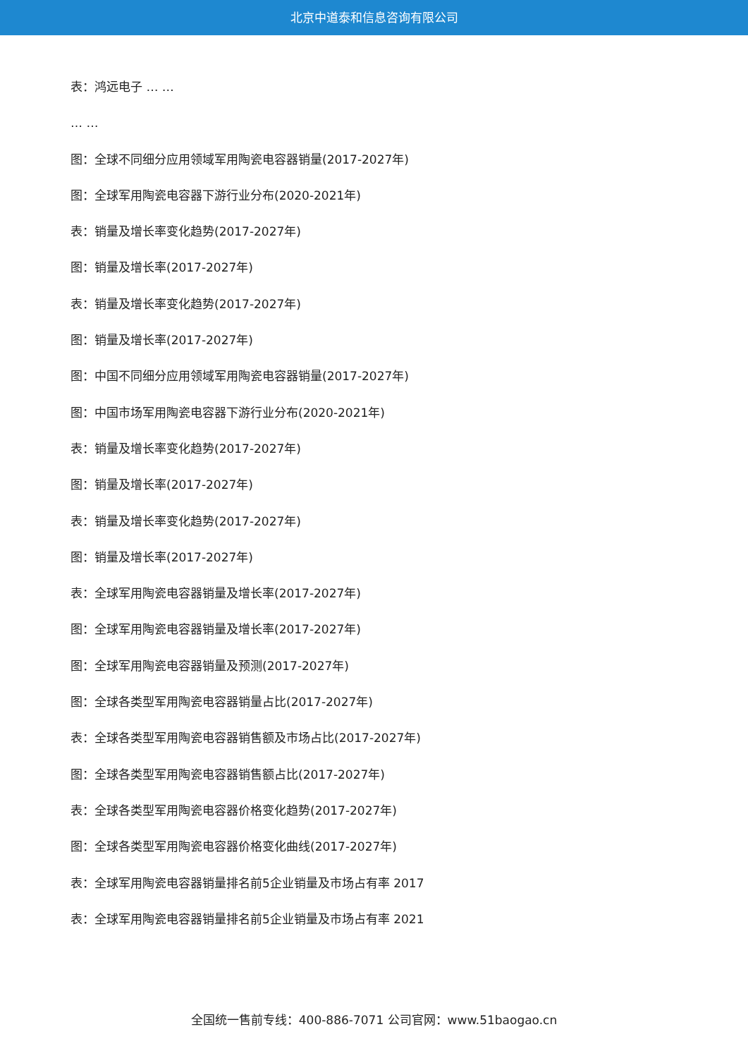北京中道泰和信息咨询有限公司
表：鸿远电子 … …
… …
图：全球不同细分应用领域军用陶瓷电容器销量(2017-2027年)
图：全球军用陶瓷电容器下游行业分布(2020-2021年)
表：销量及增长率变化趋势(2017-2027年)
图：销量及增长率(2017-2027年)
表：销量及增长率变化趋势(2017-2027年)
图：销量及增长率(2017-2027年)
图：中国不同细分应用领域军用陶瓷电容器销量(2017-2027年)
图：中国市场军用陶瓷电容器下游行业分布(2020-2021年)
表：销量及增长率变化趋势(2017-2027年)
图：销量及增长率(2017-2027年)
表：销量及增长率变化趋势(2017-2027年)
图：销量及增长率(2017-2027年)
表：全球军用陶瓷电容器销量及增长率(2017-2027年)
图：全球军用陶瓷电容器销量及增长率(2017-2027年)
图：全球军用陶瓷电容器销量及预测(2017-2027年)
图：全球各类型军用陶瓷电容器销量占比(2017-2027年)
表：全球各类型军用陶瓷电容器销售额及市场占比(2017-2027年)
图：全球各类型军用陶瓷电容器销售额占比(2017-2027年)
表：全球各类型军用陶瓷电容器价格变化趋势(2017-2027年)
图：全球各类型军用陶瓷电容器价格变化曲线(2017-2027年)
表：全球军用陶瓷电容器销量排名前5企业销量及市场占有率 2017
表：全球军用陶瓷电容器销量排名前5企业销量及市场占有率 2021
全国统一售前专线：400-886-7071 公司官网：www.51baogao.cn